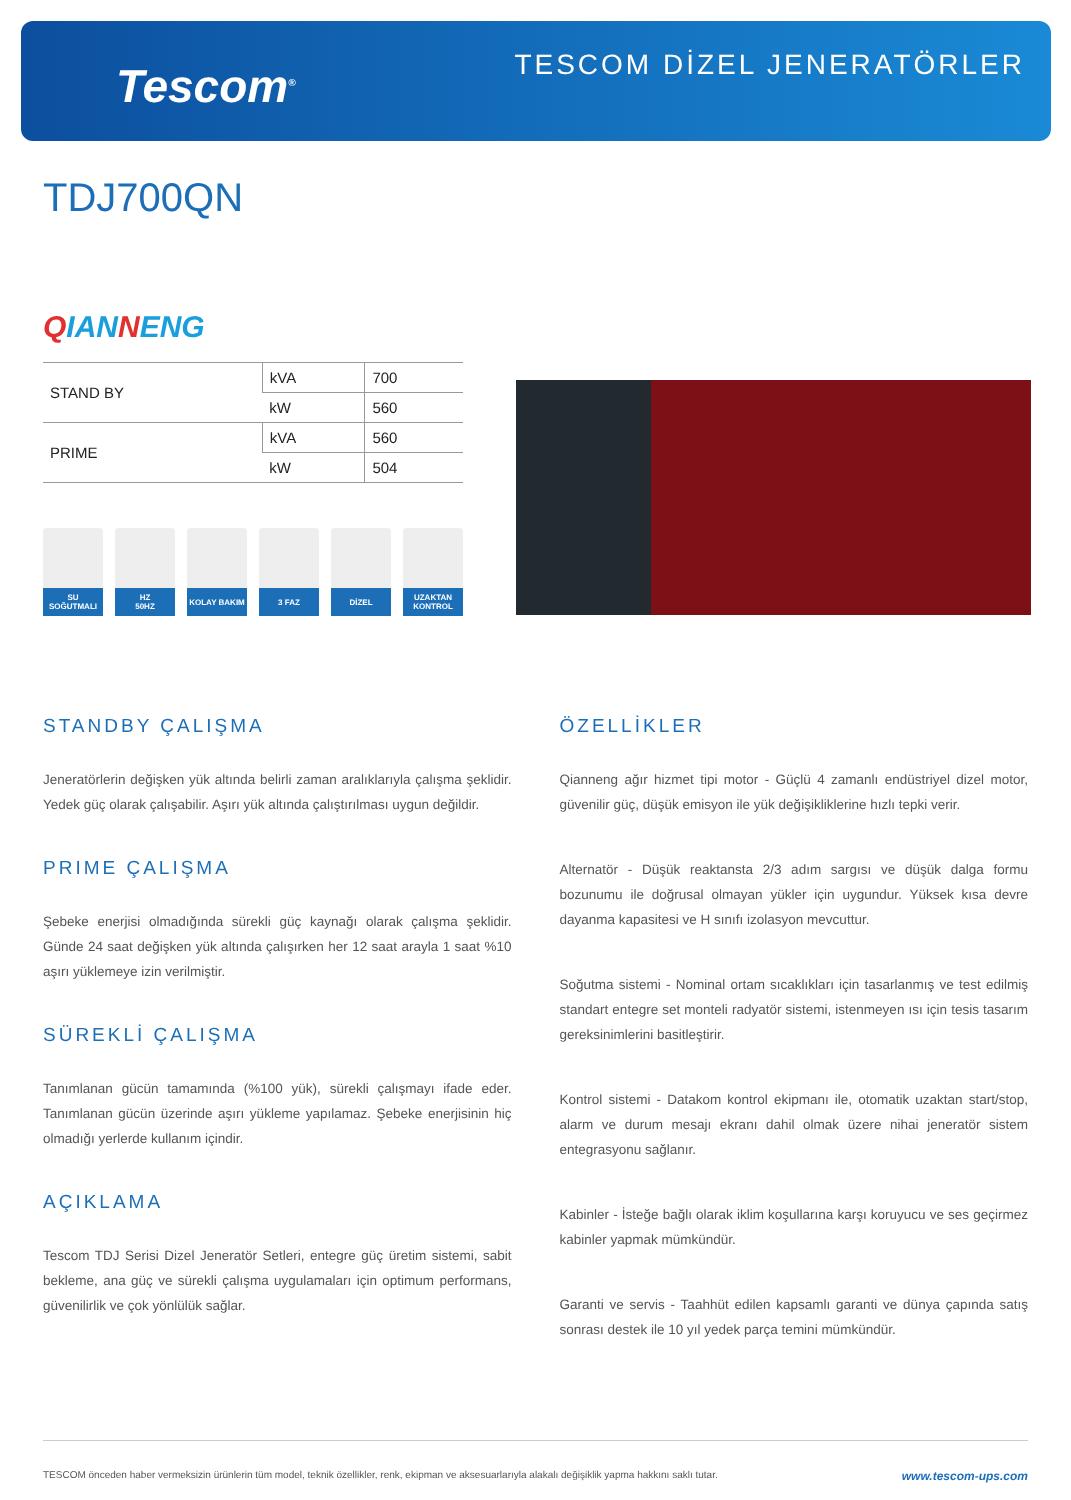Tescom<sup>®</sup>
TESCOM DİZEL JENERATÖRLER
TDJ700QN
QIANNENG
| STAND BY | kVA | 700 |
| | kW | 560 |
| PRIME | kVA | 560 |
| | kW | 504 |
SU SOĞUTMALI
HZ
50HZ
KOLAY BAKIM
3 FAZ DİZEL UZAKTAN
KONTROL
STANDBY ÇALIŞMA
Jeneratörlerin değişken yük altında belirli zaman aralıklarıyla çalışma şeklidir. Yedek güç olarak çalışabilir. Aşırı yük altında çalıştırılması uygun değildir.
PRIME ÇALIŞMA
Şebeke enerjisi olmadığında sürekli güç kaynağı olarak çalışma şeklidir. Günde 24 saat değişken yük altında çalışırken her 12 saat arayla 1 saat %10 aşırı yüklemeye izin verilmiştir.
SÜREKLİ ÇALIŞMA
Tanımlanan gücün tamamında (%100 yük), sürekli çalışmayı ifade eder. Tanımlanan gücün üzerinde aşırı yükleme yapılamaz. Şebeke enerjisinin hiç olmadığı yerlerde kullanım içindir.
AÇIKLAMA
Tescom TDJ Serisi Dizel Jeneratör Setleri, entegre güç üretim sistemi, sabit bekleme, ana güç ve sürekli çalışma uygulamaları için optimum performans, güvenilirlik ve çok yönlülük sağlar.
ÖZELLİKLER
Qianneng ağır hizmet tipi motor - Güçlü 4 zamanlı endüstriyel dizel motor, güvenilir güç, düşük emisyon ile yük değişikliklerine hızlı tepki verir.
Alternatör - Düşük reaktansta 2/3 adım sargısı ve düşük dalga formu bozunumu ile doğrusal olmayan yükler için uygundur. Yüksek kısa devre dayanma kapasitesi ve H sınıfı izolasyon mevcuttur.
Soğutma sistemi - Nominal ortam sıcaklıkları için tasarlanmış ve test edilmiş standart entegre set monteli radyatör sistemi, istenmeyen ısı için tesis tasarım gereksinimlerini basitleştirir.
Kontrol sistemi - Datakom kontrol ekipmanı ile, otomatik uzaktan start/stop, alarm ve durum mesajı ekranı dahil olmak üzere nihai jeneratör sistem entegrasyonu sağlanır.
Kabinler - İsteğe bağlı olarak iklim koşullarına karşı koruyucu ve ses geçirmez kabinler yapmak mümkündür.
Garanti ve servis - Taahhüt edilen kapsamlı garanti ve dünya çapında satış sonrası destek ile 10 yıl yedek parça temini mümkündür.
TESCOM önceden haber vermeksizin ürünlerin tüm model, teknik özellikler, renk, ekipman ve aksesuarlarıyla alakalı değişiklik yapma hakkını saklı tutar. www.tescom-ups.com